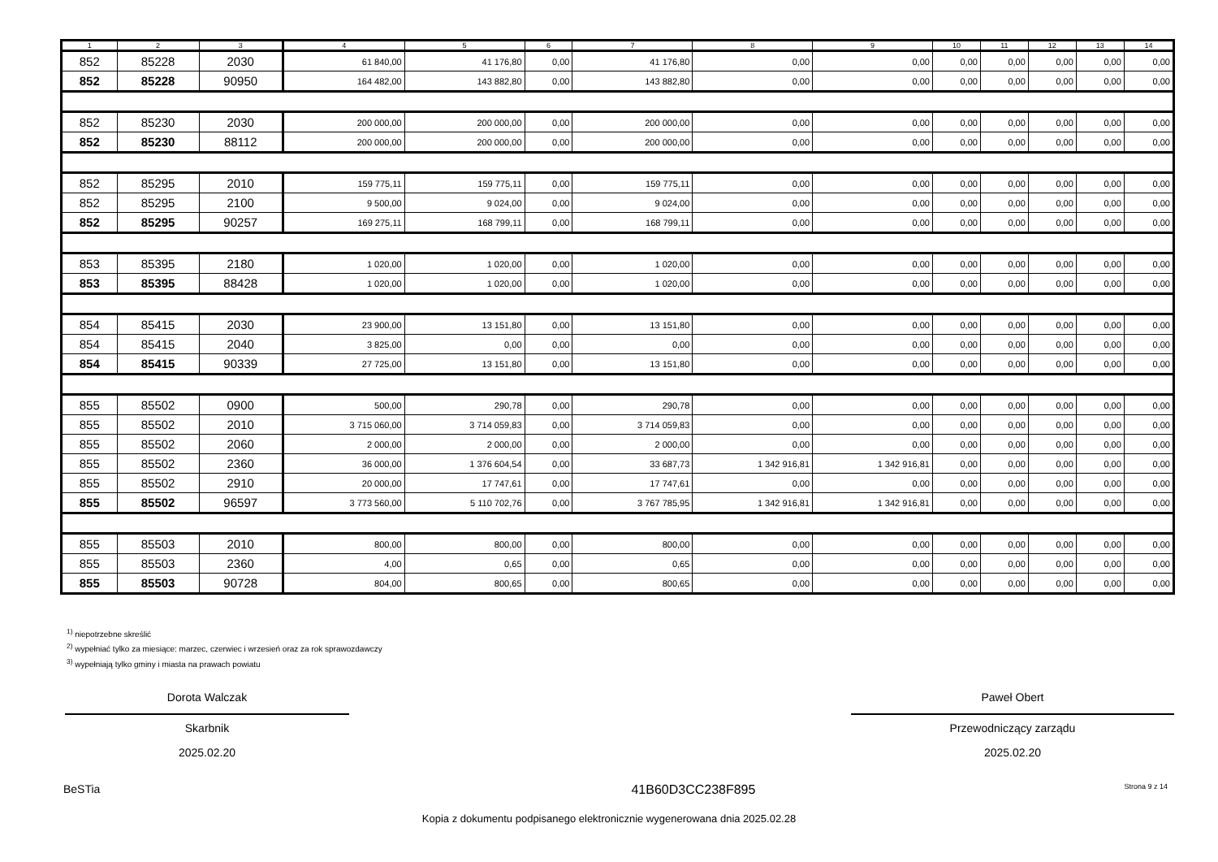| 1 | 2 | 3 | 4 | 5 | 6 | 7 | 8 | 9 | 10 | 11 | 12 | 13 | 14 |
| --- | --- | --- | --- | --- | --- | --- | --- | --- | --- | --- | --- | --- | --- |
| 852 | 85228 | 2030 | 61 840,00 | 41 176,80 | 0,00 | 41 176,80 | 0,00 | 0,00 | 0,00 | 0,00 | 0,00 | 0,00 | 0,00 |
| 852 | 85228 | 90950 | 164 482,00 | 143 882,80 | 0,00 | 143 882,80 | 0,00 | 0,00 | 0,00 | 0,00 | 0,00 | 0,00 | 0,00 |
| 852 | 85230 | 2030 | 200 000,00 | 200 000,00 | 0,00 | 200 000,00 | 0,00 | 0,00 | 0,00 | 0,00 | 0,00 | 0,00 | 0,00 |
| 852 | 85230 | 88112 | 200 000,00 | 200 000,00 | 0,00 | 200 000,00 | 0,00 | 0,00 | 0,00 | 0,00 | 0,00 | 0,00 | 0,00 |
| 852 | 85295 | 2010 | 159 775,11 | 159 775,11 | 0,00 | 159 775,11 | 0,00 | 0,00 | 0,00 | 0,00 | 0,00 | 0,00 | 0,00 |
| 852 | 85295 | 2100 | 9 500,00 | 9 024,00 | 0,00 | 9 024,00 | 0,00 | 0,00 | 0,00 | 0,00 | 0,00 | 0,00 | 0,00 |
| 852 | 85295 | 90257 | 169 275,11 | 168 799,11 | 0,00 | 168 799,11 | 0,00 | 0,00 | 0,00 | 0,00 | 0,00 | 0,00 | 0,00 |
| 853 | 85395 | 2180 | 1 020,00 | 1 020,00 | 0,00 | 1 020,00 | 0,00 | 0,00 | 0,00 | 0,00 | 0,00 | 0,00 | 0,00 |
| 853 | 85395 | 88428 | 1 020,00 | 1 020,00 | 0,00 | 1 020,00 | 0,00 | 0,00 | 0,00 | 0,00 | 0,00 | 0,00 | 0,00 |
| 854 | 85415 | 2030 | 23 900,00 | 13 151,80 | 0,00 | 13 151,80 | 0,00 | 0,00 | 0,00 | 0,00 | 0,00 | 0,00 | 0,00 |
| 854 | 85415 | 2040 | 3 825,00 | 0,00 | 0,00 | 0,00 | 0,00 | 0,00 | 0,00 | 0,00 | 0,00 | 0,00 | 0,00 |
| 854 | 85415 | 90339 | 27 725,00 | 13 151,80 | 0,00 | 13 151,80 | 0,00 | 0,00 | 0,00 | 0,00 | 0,00 | 0,00 | 0,00 |
| 855 | 85502 | 0900 | 500,00 | 290,78 | 0,00 | 290,78 | 0,00 | 0,00 | 0,00 | 0,00 | 0,00 | 0,00 | 0,00 |
| 855 | 85502 | 2010 | 3 715 060,00 | 3 714 059,83 | 0,00 | 3 714 059,83 | 0,00 | 0,00 | 0,00 | 0,00 | 0,00 | 0,00 | 0,00 |
| 855 | 85502 | 2060 | 2 000,00 | 2 000,00 | 0,00 | 2 000,00 | 0,00 | 0,00 | 0,00 | 0,00 | 0,00 | 0,00 | 0,00 |
| 855 | 85502 | 2360 | 36 000,00 | 1 376 604,54 | 0,00 | 33 687,73 | 1 342 916,81 | 1 342 916,81 | 0,00 | 0,00 | 0,00 | 0,00 | 0,00 |
| 855 | 85502 | 2910 | 20 000,00 | 17 747,61 | 0,00 | 17 747,61 | 0,00 | 0,00 | 0,00 | 0,00 | 0,00 | 0,00 | 0,00 |
| 855 | 85502 | 96597 | 3 773 560,00 | 5 110 702,76 | 0,00 | 3 767 785,95 | 1 342 916,81 | 1 342 916,81 | 0,00 | 0,00 | 0,00 | 0,00 | 0,00 |
| 855 | 85503 | 2010 | 800,00 | 800,00 | 0,00 | 800,00 | 0,00 | 0,00 | 0,00 | 0,00 | 0,00 | 0,00 | 0,00 |
| 855 | 85503 | 2360 | 4,00 | 0,65 | 0,00 | 0,65 | 0,00 | 0,00 | 0,00 | 0,00 | 0,00 | 0,00 | 0,00 |
| 855 | 85503 | 90728 | 804,00 | 800,65 | 0,00 | 800,65 | 0,00 | 0,00 | 0,00 | 0,00 | 0,00 | 0,00 | 0,00 |
<sup>1)</sup> niepotrzebne skreślić
<sup>2)</sup> wypełniać tylko za miesiące: marzec, czerwiec i wrzesień oraz za rok sprawozdawczy
<sup>3)</sup> wypełniają tylko gminy i miasta na prawach powiatu
Dorota Walczak
Skarbnik
2025.02.20
Paweł Obert
Przewodniczący zarządu
2025.02.20
BeSTia 41B60D3CC238F895 Strona 9 z 14
Kopia z dokumentu podpisanego elektronicznie wygenerowana dnia 2025.02.28